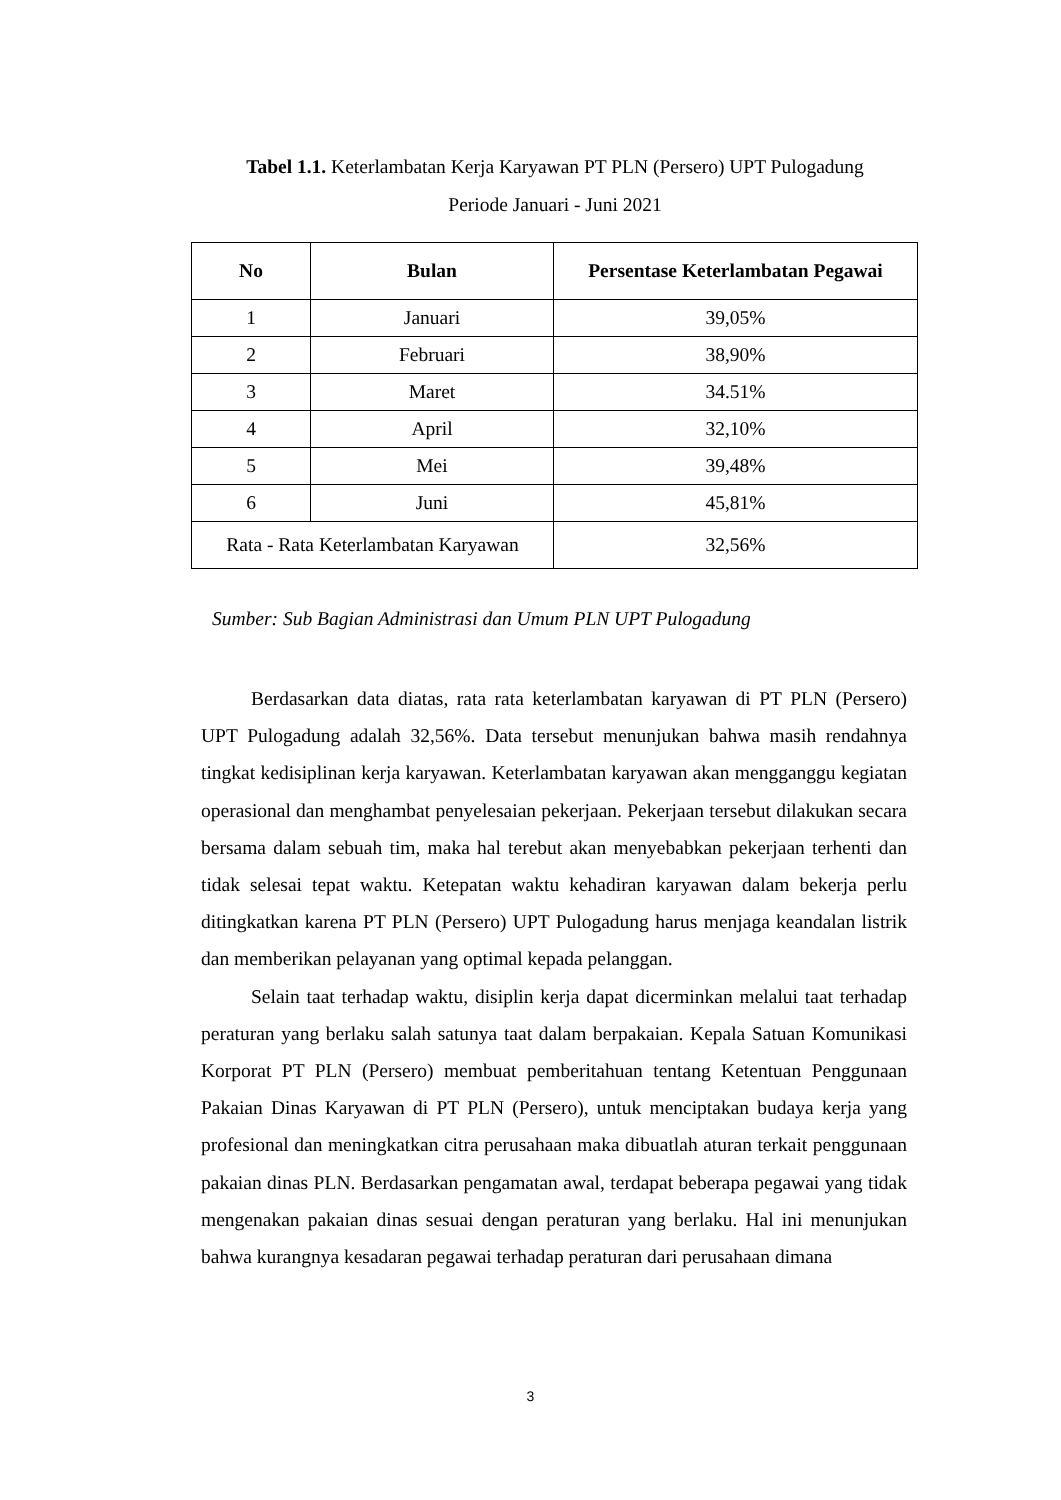Tabel 1.1. Keterlambatan Kerja Karyawan PT PLN (Persero) UPT Pulogadung
Periode Januari - Juni 2021
| No | Bulan | Persentase Keterlambatan Pegawai |
| --- | --- | --- |
| 1 | Januari | 39,05% |
| 2 | Februari | 38,90% |
| 3 | Maret | 34.51% |
| 4 | April | 32,10% |
| 5 | Mei | 39,48% |
| 6 | Juni | 45,81% |
| Rata - Rata Keterlambatan Karyawan | | 32,56% |
Sumber: Sub Bagian Administrasi dan Umum PLN UPT Pulogadung
Berdasarkan data diatas, rata rata keterlambatan karyawan di PT PLN (Persero) UPT Pulogadung adalah 32,56%. Data tersebut menunjukan bahwa masih rendahnya tingkat kedisiplinan kerja karyawan. Keterlambatan karyawan akan mengganggu kegiatan operasional dan menghambat penyelesaian pekerjaan. Pekerjaan tersebut dilakukan secara bersama dalam sebuah tim, maka hal terebut akan menyebabkan pekerjaan terhenti dan tidak selesai tepat waktu. Ketepatan waktu kehadiran karyawan dalam bekerja perlu ditingkatkan karena PT PLN (Persero) UPT Pulogadung harus menjaga keandalan listrik dan memberikan pelayanan yang optimal kepada pelanggan.
Selain taat terhadap waktu, disiplin kerja dapat dicerminkan melalui taat terhadap peraturan yang berlaku salah satunya taat dalam berpakaian. Kepala Satuan Komunikasi Korporat PT PLN (Persero) membuat pemberitahuan tentang Ketentuan Penggunaan Pakaian Dinas Karyawan di PT PLN (Persero), untuk menciptakan budaya kerja yang profesional dan meningkatkan citra perusahaan maka dibuatlah aturan terkait penggunaan pakaian dinas PLN. Berdasarkan pengamatan awal, terdapat beberapa pegawai yang tidak mengenakan pakaian dinas sesuai dengan peraturan yang berlaku. Hal ini menunjukan bahwa kurangnya kesadaran pegawai terhadap peraturan dari perusahaan dimana
3